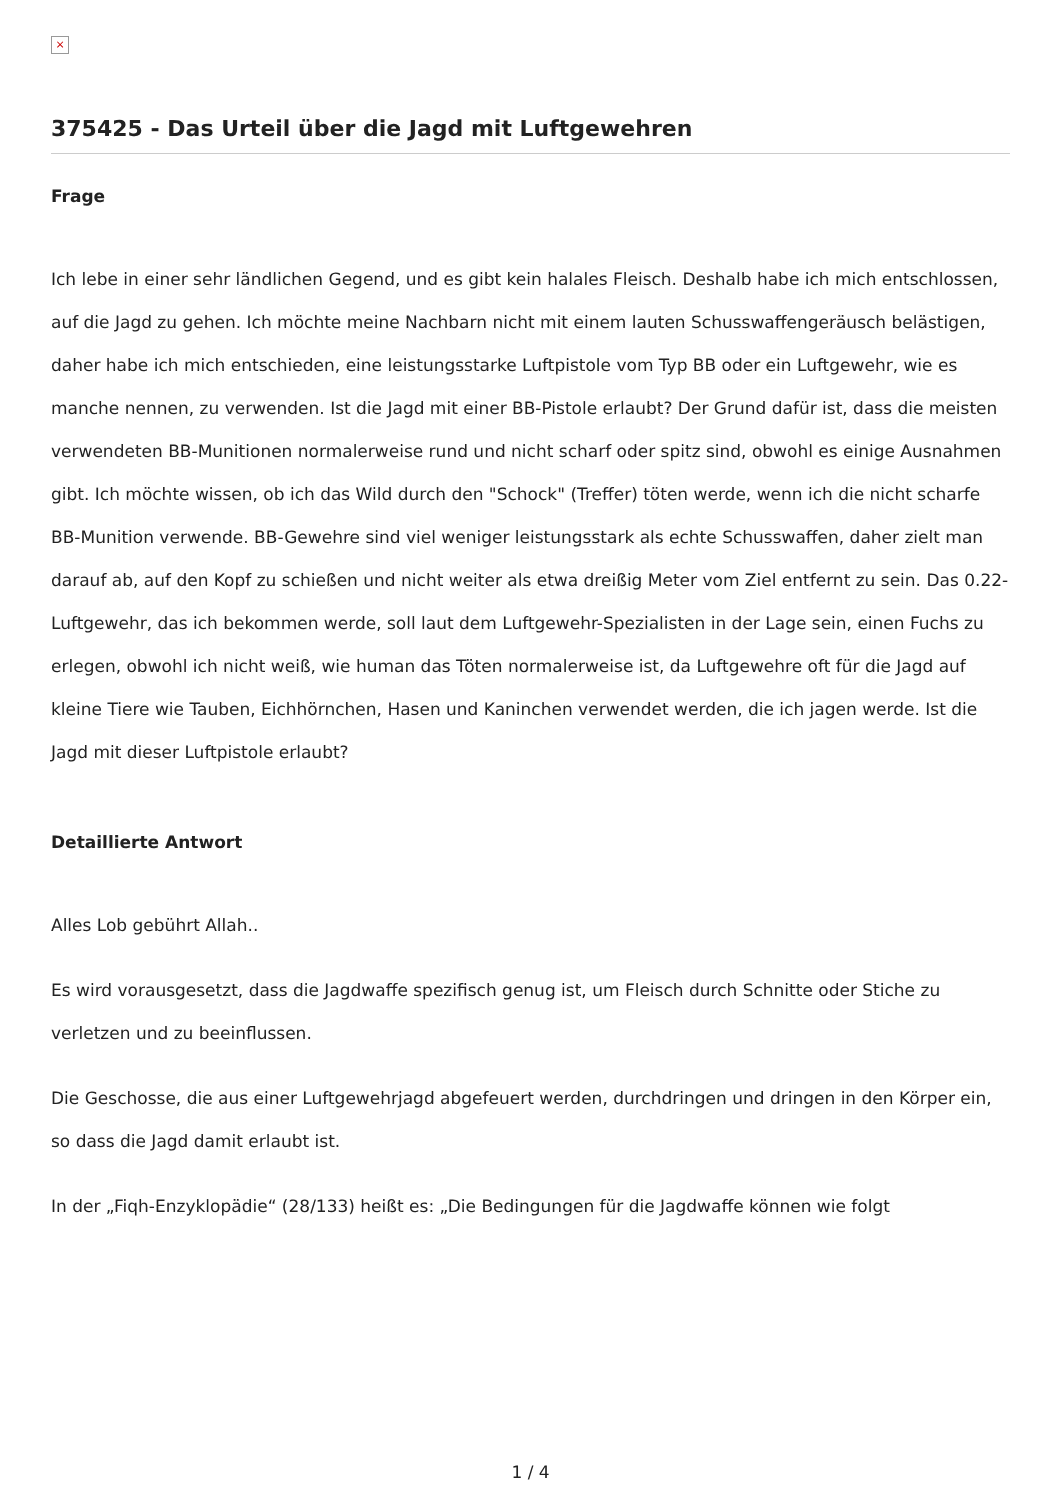×
375425 - Das Urteil über die Jagd mit Luftgewehren
Frage
Ich lebe in einer sehr ländlichen Gegend, und es gibt kein halales Fleisch. Deshalb habe ich mich entschlossen, auf die Jagd zu gehen. Ich möchte meine Nachbarn nicht mit einem lauten Schusswaffengeräusch belästigen, daher habe ich mich entschieden, eine leistungsstarke Luftpistole vom Typ BB oder ein Luftgewehr, wie es manche nennen, zu verwenden. Ist die Jagd mit einer BB-Pistole erlaubt? Der Grund dafür ist, dass die meisten verwendeten BB-Munitionen normalerweise rund und nicht scharf oder spitz sind, obwohl es einige Ausnahmen gibt. Ich möchte wissen, ob ich das Wild durch den "Schock" (Treffer) töten werde, wenn ich die nicht scharfe BB-Munition verwende. BB-Gewehre sind viel weniger leistungsstark als echte Schusswaffen, daher zielt man darauf ab, auf den Kopf zu schießen und nicht weiter als etwa dreißig Meter vom Ziel entfernt zu sein. Das 0.22-Luftgewehr, das ich bekommen werde, soll laut dem Luftgewehr-Spezialisten in der Lage sein, einen Fuchs zu erlegen, obwohl ich nicht weiß, wie human das Töten normalerweise ist, da Luftgewehre oft für die Jagd auf kleine Tiere wie Tauben, Eichhörnchen, Hasen und Kaninchen verwendet werden, die ich jagen werde. Ist die Jagd mit dieser Luftpistole erlaubt?
Detaillierte Antwort
Alles Lob gebührt Allah..
Es wird vorausgesetzt, dass die Jagdwaffe spezifisch genug ist, um Fleisch durch Schnitte oder Stiche zu verletzen und zu beeinflussen.
Die Geschosse, die aus einer Luftgewehrjagd abgefeuert werden, durchdringen und dringen in den Körper ein, so dass die Jagd damit erlaubt ist.
In der „Fiqh-Enzyklopädie“ (28/133) heißt es: „Die Bedingungen für die Jagdwaffe können wie folgt
1 / 4